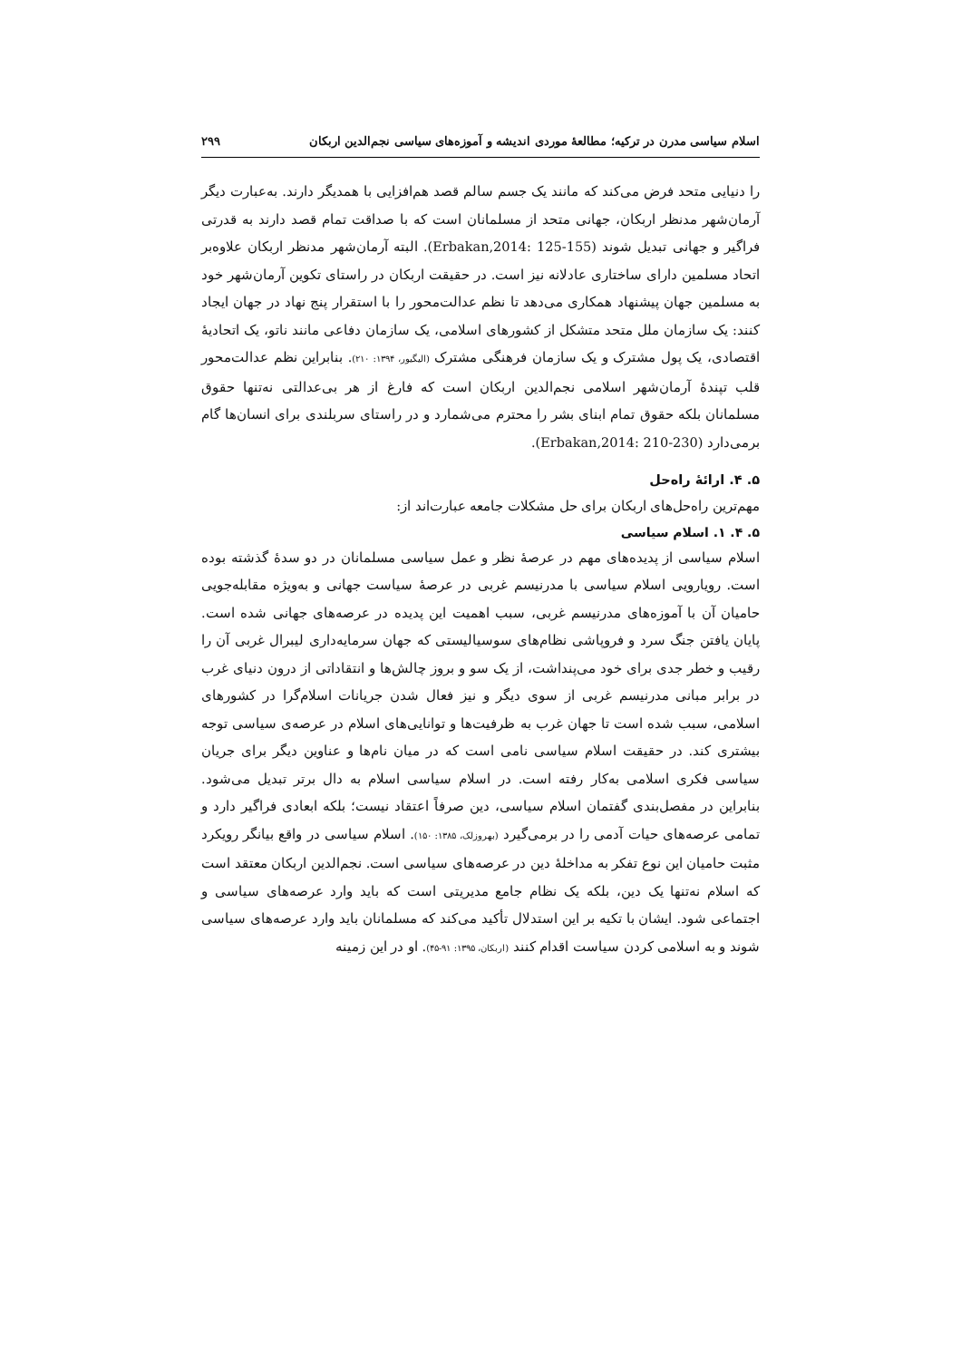اسلام سیاسی مدرن در ترکیه؛ مطالعهٔ موردی اندیشه و آموزه‌های سیاسی نجم‌الدین اربکان ۲۹۹
را دنیایی متحد فرض می‌کند که مانند یک جسم سالم قصد هم‌افزایی با همدیگر دارند. به‌عبارت دیگر آرمان‌شهر مدنظر اربکان، جهانی متحد از مسلمانان است که با صداقت تمام قصد دارند به قدرتی فراگیر و جهانی تبدیل شوند (Erbakan,2014: 125-155). البته آرمان‌شهر مدنظر اربکان علاوه‌بر اتحاد مسلمین دارای ساختاری عادلانه نیز است. در حقیقت اربکان در راستای تکوین آرمان‌شهر خود به مسلمین جهان پیشنهاد همکاری می‌دهد تا نظم عدالت‌محور را با استقرار پنج نهاد در جهان ایجاد کنند: یک سازمان ملل متحد متشکل از کشورهای اسلامی، یک سازمان دفاعی مانند ناتو، یک اتحادیهٔ اقتصادی، یک پول مشترک و یک سازمان فرهنگی مشترک (الیگیور، ۱۳۹۴: ۲۱۰). بنابراین نظم عدالت‌محور قلب تپندهٔ آرمان‌شهر اسلامی نجم‌الدین اربکان است که فارغ از هر بی‌عدالتی نه‌تنها حقوق مسلمانان بلکه حقوق تمام ابنای بشر را محترم می‌شمارد و در راستای سربلندی برای انسان‌ها گام برمی‌دارد (Erbakan,2014: 210-230).
۵. ۴. ارائهٔ راه‌حل
مهم‌ترین راه‌حل‌های اربکان برای حل مشکلات جامعه عبارت‌اند از:
۵. ۴. ۱. اسلام سیاسی
اسلام سیاسی از پدیده‌های مهم در عرصهٔ نظر و عمل سیاسی مسلمانان در دو سدهٔ گذشته بوده است. رویارویی اسلام سیاسی با مدرنیسم غربی در عرصهٔ سیاست جهانی و به‌ویژه مقابله‌جویی حامیان آن با آموزه‌های مدرنیسم غربی، سبب اهمیت این پدیده در عرصه‌های جهانی شده است. پایان یافتن جنگ سرد و فروپاشی نظام‌های سوسیالیستی که جهان سرمایه‌داری لیبرال غربی آن را رقیب و خطر جدی برای خود می‌پنداشت، از یک سو و بروز چالش‌ها و انتقاداتی از درون دنیای غرب در برابر مبانی مدرنیسم غربی از سوی دیگر و نیز فعال شدن جریانات اسلام‌گرا در کشورهای اسلامی، سبب شده است تا جهان غرب به ظرفیت‌ها و توانایی‌های اسلام در عرصه‌ی سیاسی توجه بیشتری کند. در حقیقت اسلام سیاسی نامی است که در میان نام‌ها و عناوین دیگر برای جریان سیاسی فکری اسلامی به‌کار رفته است. در اسلام سیاسی اسلام به دال برتر تبدیل می‌شود. بنابراین در مفصل‌بندی گفتمان اسلام سیاسی، دین صرفاً اعتقاد نیست؛ بلکه ابعادی فراگیر دارد و تمامی عرصه‌های حیات آدمی را در برمی‌گیرد (بهروزلک، ۱۳۸۵: ۱۵۰). اسلام سیاسی در واقع بیانگر رویکرد مثبت حامیان این نوع تفکر به مداخلهٔ دین در عرصه‌های سیاسی است. نجم‌الدین اربکان معتقد است که اسلام نه‌تنها یک دین، بلکه یک نظام جامع مدیریتی است که باید وارد عرصه‌های سیاسی و اجتماعی شود. ایشان با تکیه بر این استدلال تأکید می‌کند که مسلمانان باید وارد عرصه‌های سیاسی شوند و به اسلامی کردن سیاست اقدام کنند (اربکان، ۱۳۹۵: ۹۱-۴۵). او در این زمینه